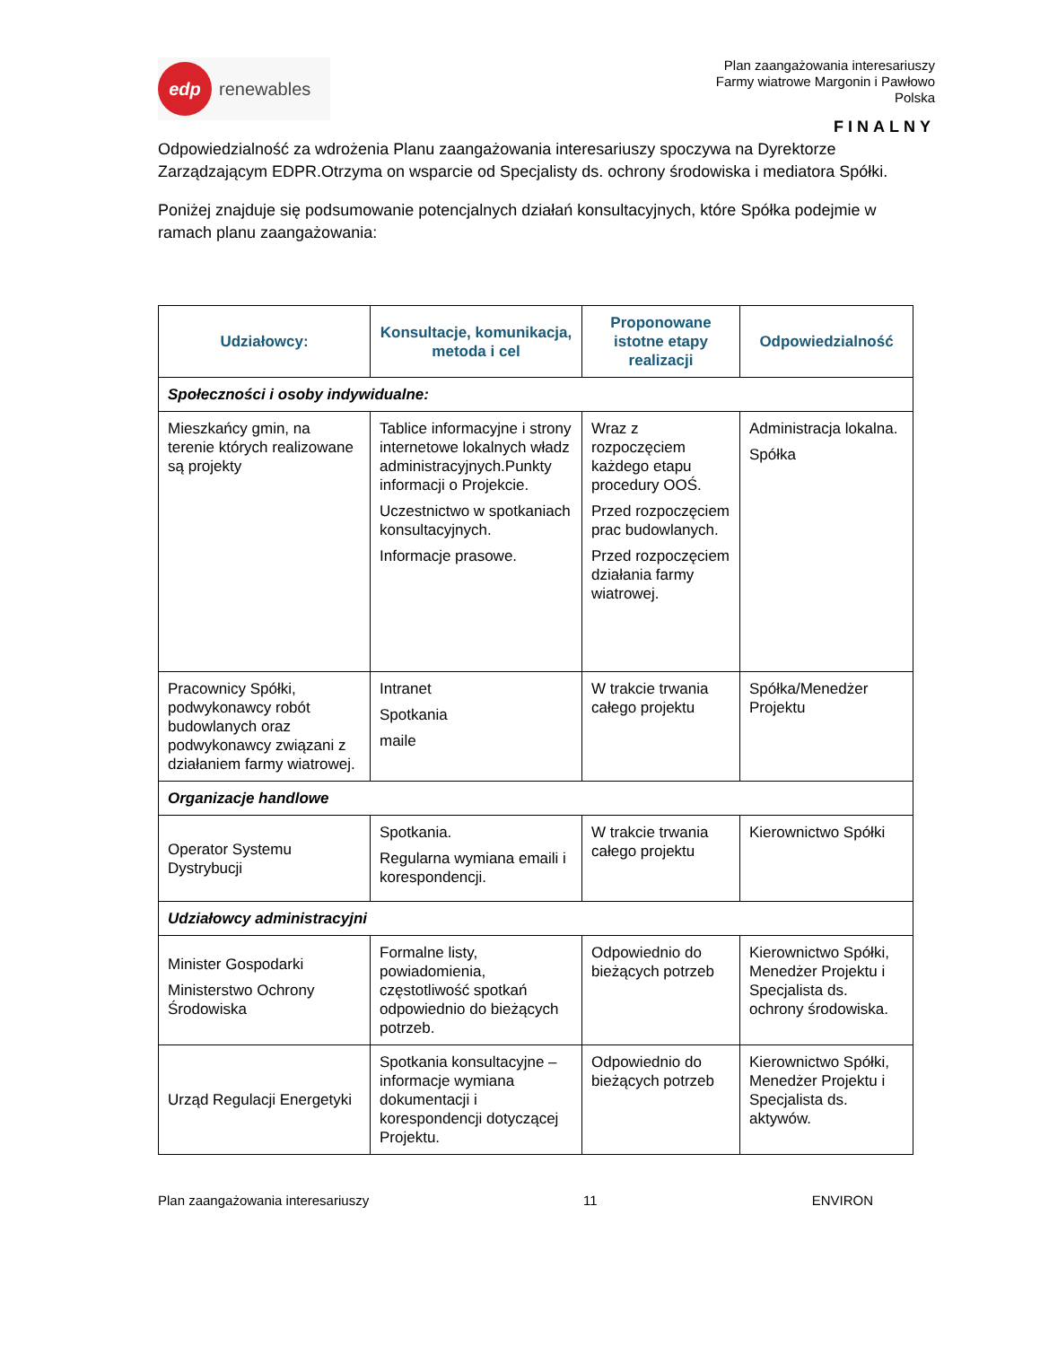edp
renewables
Plan zaangażowania interesariuszy
Farmy wiatrowe Margonin i Pawłowo
Polska
FINALNY
Odpowiedzialność za wdrożenia Planu zaangażowania interesariuszy spoczywa na Dyrektorze Zarządzającym EDPR.Otrzyma on wsparcie od Specjalisty ds. ochrony środowiska i mediatora Spółki.
Poniżej znajduje się podsumowanie potencjalnych działań konsultacyjnych, które Spółka podejmie w ramach planu zaangażowania:
| Udziałowcy: | Konsultacje, komunikacja, metoda i cel | Proponowane istotne etapy realizacji | Odpowiedzialność |
| --- | --- | --- | --- |
| Społeczności i osoby indywidualne: | | | |
| Mieszkańcy gmin, na terenie których realizowane są projekty | Tablice informacyjne i strony internetowe lokalnych władz administracyjnych.Punkty informacji o Projekcie. Uczestnictwo w spotkaniach konsultacyjnych. Informacje prasowe. | Wraz z rozpoczęciem każdego etapu procedury OOŚ. Przed rozpoczęciem prac budowlanych. Przed rozpoczęciem działania farmy wiatrowej. | Administracja lokalna. Spółka |
| Pracownicy Spółki, podwykonawcy robót budowlanych oraz podwykonawcy związani z działaniem farmy wiatrowej. | Intranet Spotkania maile | W trakcie trwania całego projektu | Spółka/Menedżer Projektu |
| Organizacje handlowe | | | |
| Operator Systemu Dystrybucji | Spotkania. Regularna wymiana emaili i korespondencji. | W trakcie trwania całego projektu | Kierownictwo Spółki |
| Udziałowcy administracyjni | | | |
| Minister Gospodarki Ministerstwo Ochrony Środowiska | Formalne listy, powiadomienia, częstotliwość spotkań odpowiednio do bieżących potrzeb. | Odpowiednio do bieżących potrzeb | Kierownictwo Spółki, Menedżer Projektu i Specjalista ds. ochrony środowiska. |
| Urząd Regulacji Energetyki | Spotkania konsultacyjne – informacje wymiana dokumentacji i korespondencji dotyczącej Projektu. | Odpowiednio do bieżących potrzeb | Kierownictwo Spółki, Menedżer Projektu i Specjalista ds. aktywów. |
Plan zaangażowania interesariuszy 11 ENVIRON